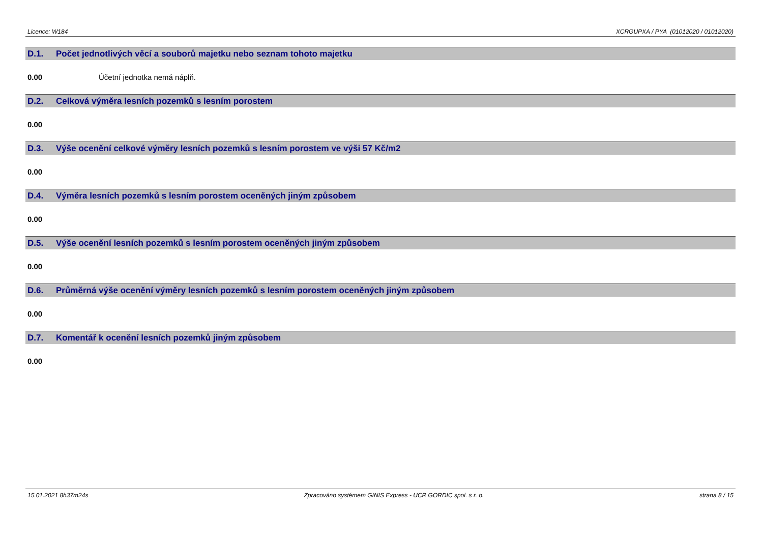Licence: W184 XCRGUPXA / PYA (01012020 / 01012020)
D.1. Počet jednotlivých věcí a souborů majetku nebo seznam tohoto majetku
0.00 Účetní jednotka nemá náplň.
D.2. Celková výměra lesních pozemků s lesním porostem
0.00
D.3. Výše ocenění celkové výměry lesních pozemků s lesním porostem ve výši 57 Kč/m2
0.00
D.4. Výměra lesních pozemků s lesním porostem oceněných jiným způsobem
0.00
D.5. Výše ocenění lesních pozemků s lesním porostem oceněných jiným způsobem
0.00
D.6. Průměrná výše ocenění výměry lesních pozemků s lesním porostem oceněných jiným způsobem
0.00
D.7. Komentář k ocenění lesních pozemků jiným způsobem
0.00
15.01.2021 8h37m24s Zpracováno systémem GINIS Express - UCR GORDIC spol. s r. o. strana 8 / 15